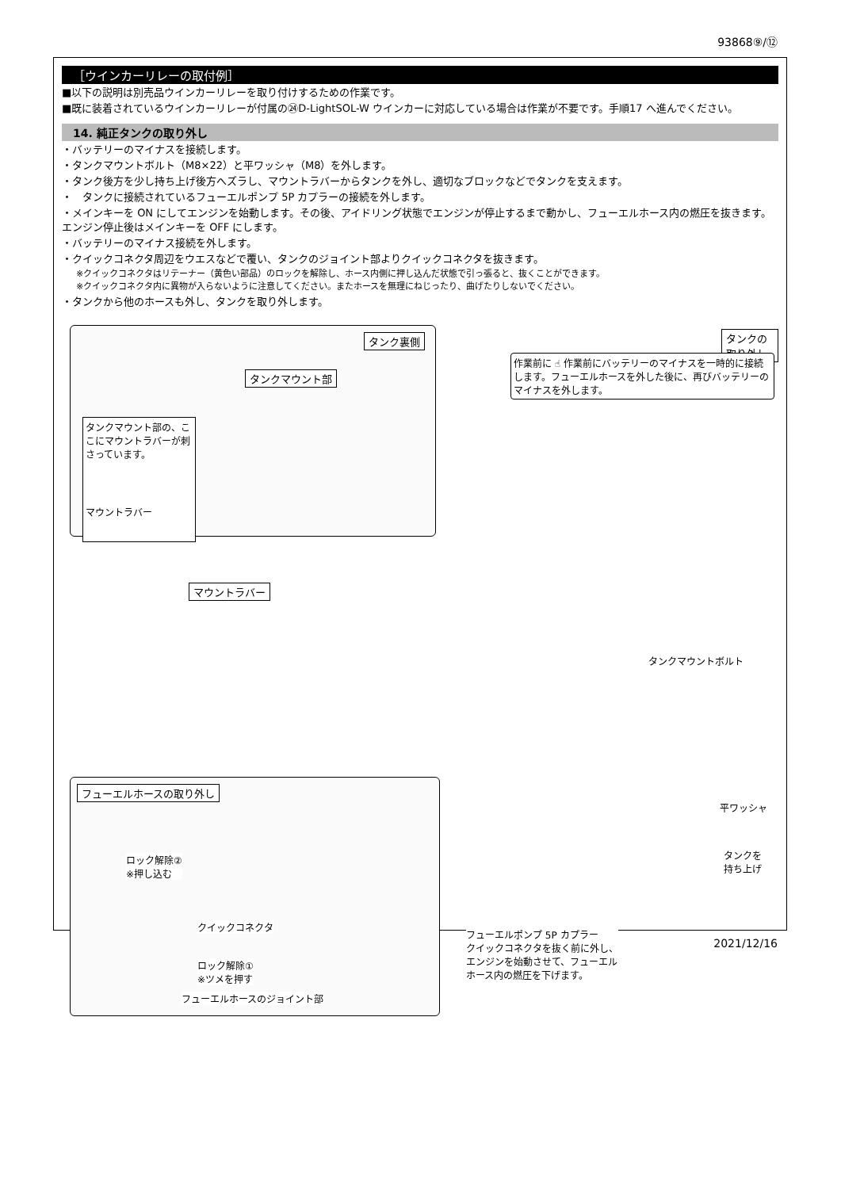93868⑨/⑫
［ウインカーリレーの取付例］
■以下の説明は別売品ウインカーリレーを取り付けするための作業です。
■既に装着されているウインカーリレーが付属の㉔D-LightSOL-W ウインカーに対応している場合は作業が不要です。手順17 へ進んでください。
14. 純正タンクの取り外し
・バッテリーのマイナスを接続します。
・タンクマウントボルト（M8×22）と平ワッシャ（M8）を外します。
・タンク後方を少し持ち上げ後方へズラし、マウントラバーからタンクを外し、適切なブロックなどでタンクを支えます。
・　タンクに接続されているフューエルポンプ 5P カプラーの接続を外します。
・メインキーを ON にしてエンジンを始動します。その後、アイドリング状態でエンジンが停止するまで動かし、フューエルホース内の燃圧を抜きます。エンジン停止後はメインキーを OFF にします。
・バッテリーのマイナス接続を外します。
・クイックコネクタ周辺をウエスなどで覆い、タンクのジョイント部よりクイックコネクタを抜きます。
※クイックコネクタはリテーナー（黄色い部品）のロックを解除し、ホース内側に押し込んだ状態で引っ張ると、抜くことができます。
※クイックコネクタ内に異物が入らないように注意してください。またホースを無理にねじったり、曲げたりしないでください。
・タンクから他のホースも外し、タンクを取り外します。
タンク裏側
タンクマウント部
タンクマウント部の、ここにマウントラバーが刺さっています。
マウントラバー
タンクの取り外し
作業前に ☝ 作業前にバッテリーのマイナスを一時的に接続します。フューエルホースを外した後に、再びバッテリーのマイナスを外します。
マウントラバー
タンクマウントボルト
平ワッシャ
タンクを
持ち上げ
フューエルホースの取り外し
ロック解除②
※押し込む
クイックコネクタ
ロック解除①
※ツメを押す
フューエルホースのジョイント部
フューエルポンプ 5P カプラー
クイックコネクタを抜く前に外し、
エンジンを始動させて、フューエル
ホース内の燃圧を下げます。
2021/12/16